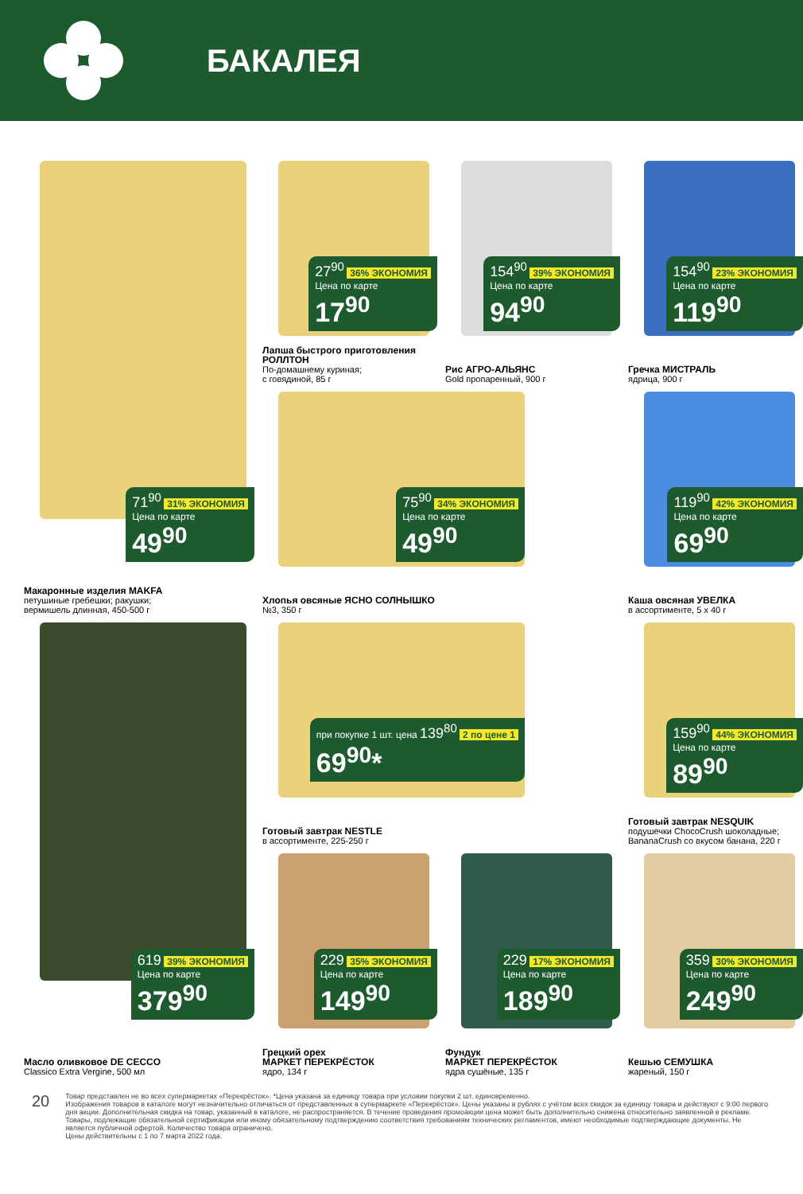БАКАЛЕЯ
71<sup>90</sup> 31% ЭКОНОМИЯ
Цена по карте
49<sup>90</sup>
Макаронные изделия MAKFA
петушиные гребешки; ракушки;
вермишель длинная, 450-500 г
27<sup>90</sup> 36% ЭКОНОМИЯ
Цена по карте
17<sup>90</sup>
Лапша быстрого приготовления РОЛЛТОН
По-домашнему куриная;
с говядиной, 85 г
154<sup>90</sup> 39% ЭКОНОМИЯ
Цена по карте
94<sup>90</sup>
Рис АГРО-АЛЬЯНС
Gold пропаренный, 900 г
154<sup>90</sup> 23% ЭКОНОМИЯ
Цена по карте
119<sup>90</sup>
Гречка МИСТРАЛЬ
ядрица, 900 г
75<sup>90</sup> 34% ЭКОНОМИЯ
Цена по карте
49<sup>90</sup>
Хлопья овсяные ЯСНО СОЛНЫШКО
№3, 350 г
119<sup>90</sup> 42% ЭКОНОМИЯ
Цена по карте
69<sup>90</sup>
Каша овсяная УВЕЛКА
в ассортименте, 5 х 40 г
619 39% ЭКОНОМИЯ
Цена по карте
379<sup>90</sup>
Масло оливковое DE CECCO
Classico Extra Vergine, 500 мл
при покупке 1 шт. цена 139<sup>80</sup> 2 по цене 1
69<sup>90</sup>*
Готовый завтрак NESTLE
в ассортименте, 225-250 г
159<sup>90</sup> 44% ЭКОНОМИЯ
Цена по карте
89<sup>90</sup>
Готовый завтрак NESQUIK
подушечки ChocoCrush шоколадные; BananaCrush со вкусом банана, 220 г
229 35% ЭКОНОМИЯ
Цена по карте
149<sup>90</sup>
Грецкий орех
МАРКЕТ ПЕРЕКРЁСТОК
ядро, 134 г
229 17% ЭКОНОМИЯ
Цена по карте
189<sup>90</sup>
Фундук
МАРКЕТ ПЕРЕКРЁСТОК
ядра сушёные, 135 г
359 30% ЭКОНОМИЯ
Цена по карте
249<sup>90</sup>
Кешью СЕМУШКА
жареный, 150 г
20
Товар представлен не во всех супермаркетах «Перекрёсток». *Цена указана за единицу товара при условии покупки 2 шт. единовременно.
Изображения товаров в каталоге могут незначительно отличаться от представленных в супермаркете «Перекрёсток». Цены указаны в рублях с учётом всех скидок за единицу товара и действуют с 9:00 первого дня акции. Дополнительная скидка на товар, указанный в каталоге, не распространяется. В течение проведения промоакции цена может быть дополнительно снижена относительно заявленной в рекламе. Товары, подлежащие обязательной сертификации или иному обязательному подтверждению соответствия требованиям технических регламентов, имеют необходимые подтверждающие документы. Не является публичной офертой. Количество товара ограничено.
Цены действительны с 1 по 7 марта 2022 года.